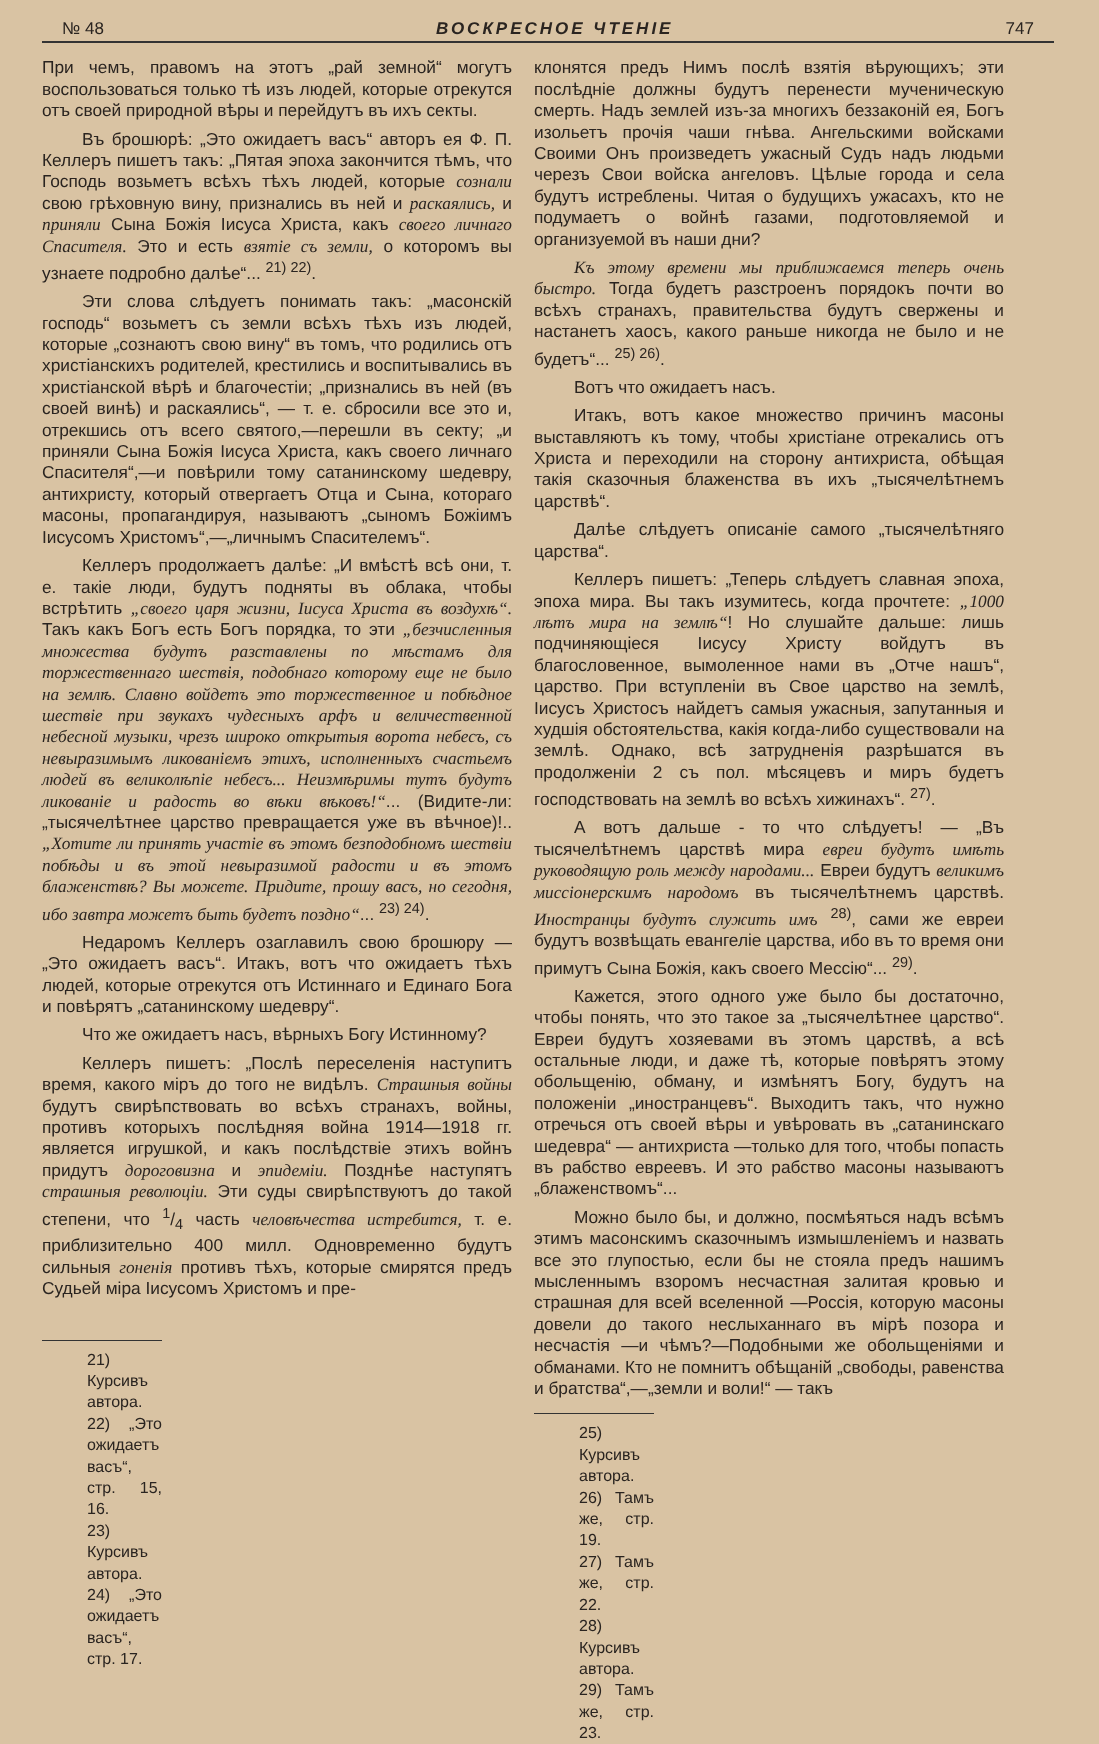№ 48 ВОСКРЕСНОЕ ЧТЕНІЕ 747
При чемъ, правомъ на этотъ „рай земной“ могутъ воспользоваться только тѣ изъ людей, которые отрекутся отъ своей природной вѣры и перейдутъ въ ихъ секты.
Въ брошюрѣ: „Это ожидаетъ васъ“ авторъ ея Ф. П. Келлеръ пишетъ такъ: „Пятая эпоха закончится тѣмъ, что Господь возьметъ всѣхъ тѣхъ людей, которые сознали свою грѣховную вину, признались въ ней и раскаялись, и приняли Сына Божія Іисуса Христа, какъ своего личнаго Спасителя. Это и есть взятіе съ земли, о которомъ вы узнаете подробно далѣе“... <sup>21) 22)</sup>.
Эти слова слѣдуетъ понимать такъ: „масонскій господь“ возьметъ съ земли всѣхъ тѣхъ изъ людей, которые „сознаютъ свою вину“ въ томъ, что родились отъ христіанскихъ родителей, крестились и воспитывались въ христіанской вѣрѣ и благочестіи; „признались въ ней (въ своей винѣ) и раскаялись“, — т. е. сбросили все это и, отрекшись отъ всего святого,—перешли въ секту; „и приняли Сына Божія Іисуса Христа, какъ своего личнаго Спасителя“,—и повѣрили тому сатанинскому шедевру, антихристу, который отвергаетъ Отца и Сына, котораго масоны, пропагандируя, называютъ „сыномъ Божіимъ Іисусомъ Христомъ“,—„личнымъ Спасителемъ“.
Келлеръ продолжаетъ далѣе: „И вмѣстѣ всѣ они, т. е. такіе люди, будутъ подняты въ облака, чтобы встрѣтить „своего царя жизни, Іисуса Христа въ воздухѣ“. Такъ какъ Богъ есть Богъ порядка, то эти „безчисленныя множества будутъ разставлены по мѣстамъ для торжественнаго шествія, подобнаго которому еще не было на землѣ. Славно войдетъ это торжественное и побѣдное шествіе при звукахъ чудесныхъ арфъ и величественной небесной музыки, чрезъ широко открытыя ворота небесъ, съ невыразимымъ ликованіемъ этихъ, исполненныхъ счастьемъ людей въ великолѣпіе небесъ... Неизмѣримы тутъ будутъ ликованіе и радость во вѣки вѣковъ!“... (Видите-ли: „тысячелѣтнее царство превращается уже въ вѣчное)!.. „Хотите ли принять участіе въ этомъ безподобномъ шествіи побѣды и въ этой невыразимой радости и въ этомъ блаженствѣ? Вы можете. Придите, прошу васъ, но сегодня, ибо завтра можетъ быть будетъ поздно“... <sup>23) 24)</sup>.
Недаромъ Келлеръ озаглавилъ свою брошюру — „Это ожидаетъ васъ“. Итакъ, вотъ что ожидаетъ тѣхъ людей, которые отрекутся отъ Истиннаго и Единаго Бога и повѣрятъ „сатанинскому шедевру“.
Что же ожидаетъ насъ, вѣрныхъ Богу Истинному?
Келлеръ пишетъ: „Послѣ переселенія наступитъ время, какого міръ до того не видѣлъ. Страшныя войны будутъ свирѣпствовать во всѣхъ странахъ, войны, противъ которыхъ послѣдняя война 1914—1918 гг. является игрушкой, и какъ послѣдствіе этихъ войнъ придутъ дороговизна и эпидеміи. Позднѣе наступятъ страшныя революціи. Эти суды свирѣпствуютъ до такой степени, что 1/4 часть человѣчества истребится, т. е. приблизительно 400 милл. Одновременно будутъ сильныя гоненія противъ тѣхъ, которые смирятся предъ Судьей міра Іисусомъ Христомъ и пре-
21) Курсивъ автора.
22) „Это ожидаетъ васъ“, стр. 15, 16.
23) Курсивъ автора.
24) „Это ожидаетъ васъ“, стр. 17.
клонятся предъ Нимъ послѣ взятія вѣрующихъ; эти послѣдніе должны будутъ перенести мученическую смерть. Надъ землей изъ-за многихъ беззаконій ея, Богъ изольетъ прочія чаши гнѣва. Ангельскими войсками Своими Онъ произведетъ ужасный Судъ надъ людьми черезъ Свои войска ангеловъ. Цѣлые города и села будутъ истреблены. Читая о будущихъ ужасахъ, кто не подумаетъ о войнѣ газами, подготовляемой и организуемой въ наши дни?
Къ этому времени мы приближаемся теперь очень быстро. Тогда будетъ разстроенъ порядокъ почти во всѣхъ странахъ, правительства будутъ свержены и настанетъ хаосъ, какого раньше никогда не было и не будетъ“... <sup>25) 26)</sup>.
Вотъ что ожидаетъ насъ.
Итакъ, вотъ какое множество причинъ масоны выставляютъ къ тому, чтобы христіане отрекались отъ Христа и переходили на сторону антихриста, обѣщая такія сказочныя блаженства въ ихъ „тысячелѣтнемъ царствѣ“.
Далѣе слѣдуетъ описаніе самого „тысячелѣтняго царства“.
Келлеръ пишетъ: „Теперь слѣдуетъ славная эпоха, эпоха мира. Вы такъ изумитесь, когда прочтете: „1000 лѣтъ мира на землѣ“! Но слушайте дальше: лишь подчиняющіеся Іисусу Христу войдутъ въ благословенное, вымоленное нами въ „Отче нашъ“, царство. При вступленіи въ Свое царство на землѣ, Іисусъ Христосъ найдетъ самыя ужасныя, запутанныя и худшія обстоятельства, какія когда-либо существовали на землѣ. Однако, всѣ затрудненія разрѣшатся въ продолженіи 2 съ пол. мѣсяцевъ и миръ будетъ господствовать на землѣ во всѣхъ хижинахъ“. <sup>27)</sup>.
А вотъ дальше - то что слѣдуетъ! — „Въ тысячелѣтнемъ царствѣ мира евреи будутъ имѣть руководящую роль между народами... Евреи будутъ великимъ миссіонерскимъ народомъ въ тысячелѣтнемъ царствѣ. Иностранцы будутъ служить имъ <sup>28)</sup>, сами же евреи будутъ возвѣщать евангеліе царства, ибо въ то время они примутъ Сына Божія, какъ своего Мессію“... <sup>29)</sup>.
Кажется, этого одного уже было бы достаточно, чтобы понять, что это такое за „тысячелѣтнее царство“. Евреи будутъ хозяевами въ этомъ царствѣ, а всѣ остальные люди, и даже тѣ, которые повѣрятъ этому обольщенію, обману, и измѣнятъ Богу, будутъ на положеніи „иностранцевъ“. Выходитъ такъ, что нужно отречься отъ своей вѣры и увѣровать въ „сатанинскаго шедевра“ — антихриста —только для того, чтобы попасть въ рабство евреевъ. И это рабство масоны называютъ „блаженствомъ“...
Можно было бы, и должно, посмѣяться надъ всѣмъ этимъ масонскимъ сказочнымъ измышленіемъ и назвать все это глупостью, если бы не стояла предъ нашимъ мысленнымъ взоромъ несчастная залитая кровью и страшная для всей вселенной —Россія, которую масоны довели до такого неслыханнаго въ мірѣ позора и несчастія —и чѣмъ?—Подобными же обольщеніями и обманами. Кто не помнитъ обѣщаній „свободы, равенства и братства“,—„земли и воли!“ — такъ
25) Курсивъ автора.
26) Тамъ же, стр. 19.
27) Тамъ же, стр. 22.
28) Курсивъ автора.
29) Тамъ же, стр. 23.